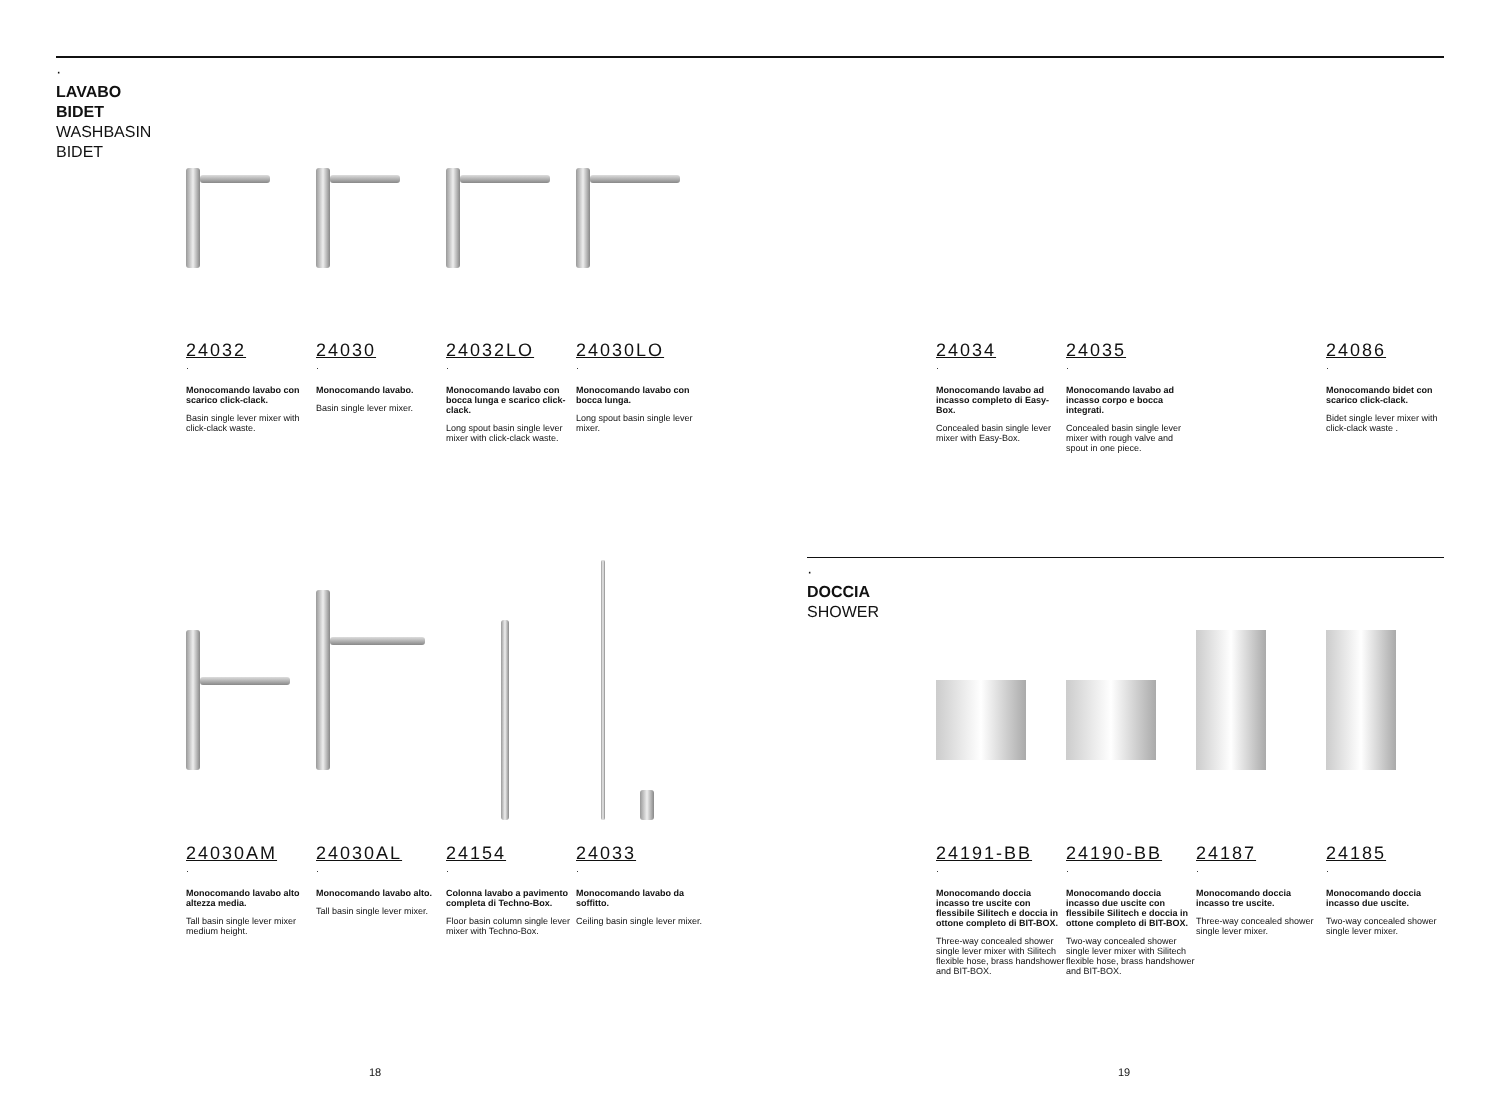·
LAVABO
BIDET
WASHBASIN
BIDET
24032
·
Monocomando lavabo con scarico click-clack.
Basin single lever mixer with click-clack waste.
24030
·
Monocomando lavabo.
Basin single lever mixer.
24032LO
·
Monocomando lavabo con bocca lunga e scarico click-clack.
Long spout basin single lever mixer with click-clack waste.
24030LO
·
Monocomando lavabo con bocca lunga.
Long spout basin single lever mixer.
24034
·
Monocomando lavabo ad incasso completo di Easy-Box.
Concealed basin single lever mixer with Easy-Box.
24035
·
Monocomando lavabo ad incasso corpo e bocca integrati.
Concealed basin single lever mixer with rough valve and spout in one piece.
24086
·
Monocomando bidet con scarico click-clack.
Bidet single lever mixer with click-clack waste .
24030AM
·
Monocomando lavabo alto altezza media.
Tall basin single lever mixer medium height.
24030AL
·
Monocomando lavabo alto.
Tall basin single lever mixer.
24154
·
Colonna lavabo a pavimento completa di Techno-Box.
Floor basin column single lever mixer with Techno-Box.
24033
·
Monocomando lavabo da soffitto.
Ceiling basin single lever mixer.
·
DOCCIA
SHOWER
24191-BB
·
Monocomando doccia incasso tre uscite con flessibile Silitech e doccia in ottone completo di BIT-BOX.
Three-way concealed shower single lever mixer with Silitech flexible hose, brass handshower and BIT-BOX.
24190-BB
·
Monocomando doccia incasso due uscite con flessibile Silitech e doccia in ottone completo di BIT-BOX.
Two-way concealed shower single lever mixer with Silitech flexible hose, brass handshower and BIT-BOX.
24187
·
Monocomando doccia incasso tre uscite.
Three-way concealed shower single lever mixer.
24185
·
Monocomando doccia incasso due uscite.
Two-way concealed shower single lever mixer.
18 19